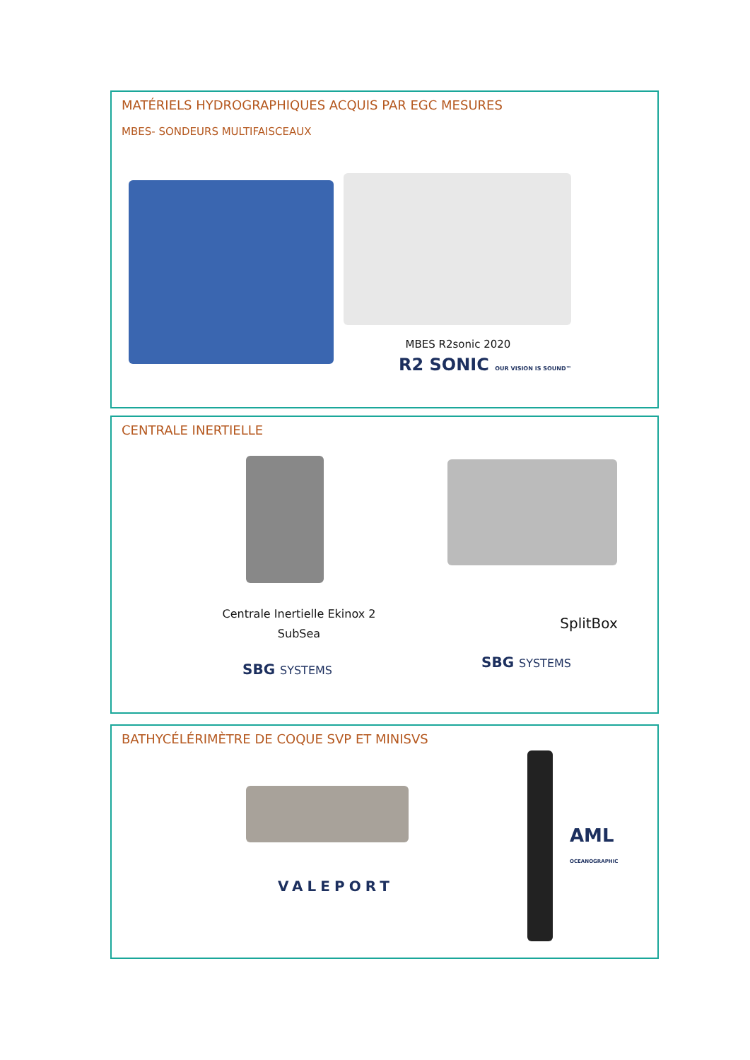MATÉRIELS HYDROGRAPHIQUES ACQUIS PAR EGC MESURES
MBES- SONDEURS MULTIFAISCEAUX
MBES R2sonic 2020
R2 SONIC OUR VISION IS SOUND™
CENTRALE INERTIELLE
Centrale Inertielle Ekinox 2
SubSea
SplitBox
SBG SYSTEMS SBG SYSTEMS
BATHYCÉLÉRIMÈTRE DE COQUE SVP ET MINISVS
VALEPORT
AML OCEANOGRAPHIC